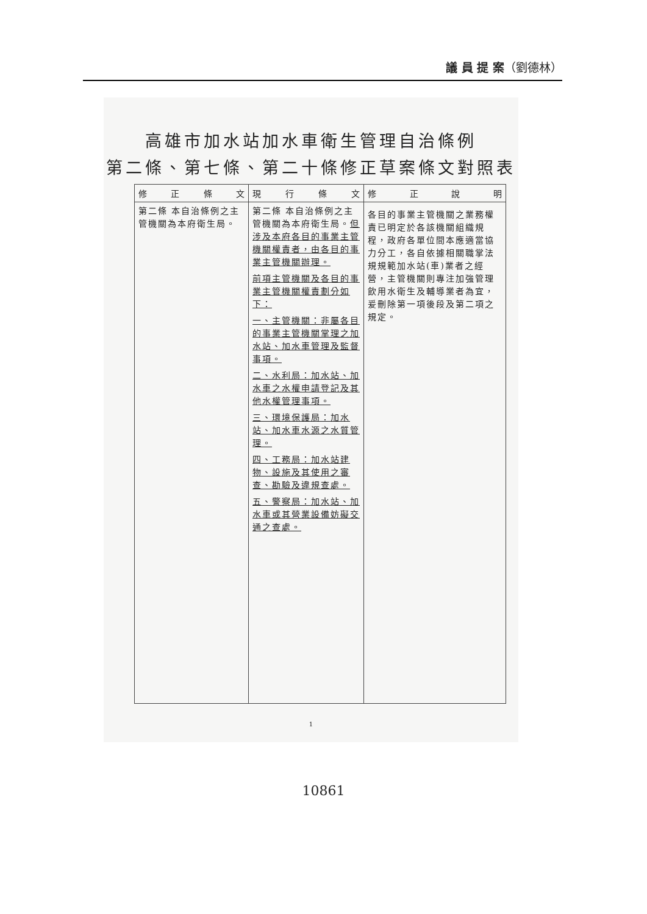議 員 提 案（劉德林）
高雄市加水站加水車衛生管理自治條例
第二條、第七條、第二十條修正草案條文對照表
| 修 正 條 文 | 現 行 條 文 | 修 正 說 明 |
| --- | --- | --- |
| 第二條 本自治條例之主管機關為本府衛生局。 | 第二條 本自治條例之主管機關為本府衛生局。 但涉及本府各目的事業主管機關權責者，由各目的事業主管機關辦理。 前項主管機關及各目的事業主管機關權責劃分如下： 一、主管機關：非屬各目的事業主管機關掌理之加水站、加水車管理及監督事項。 二、水利局：加水站、加水車之水權申請登記及其他水權管理事項。 三、環境保護局：加水站、加水車水源之水質管理。 四、工務局：加水站建物、設施及其使用之審查、勘驗及違規查處。 五、警察局：加水站、加水車或其營業設備妨礙交通之查處。 | 各目的事業主管機關之業務權責已明定於各該機關組織規程，政府各單位間本應適當協力分工，各自依據相關職掌法規規範加水站(車)業者之經營，主管機關則專注加強管理飲用水衛生及輔導業者為宜，爰刪除第一項後段及第二項之規定。 |
1
10861